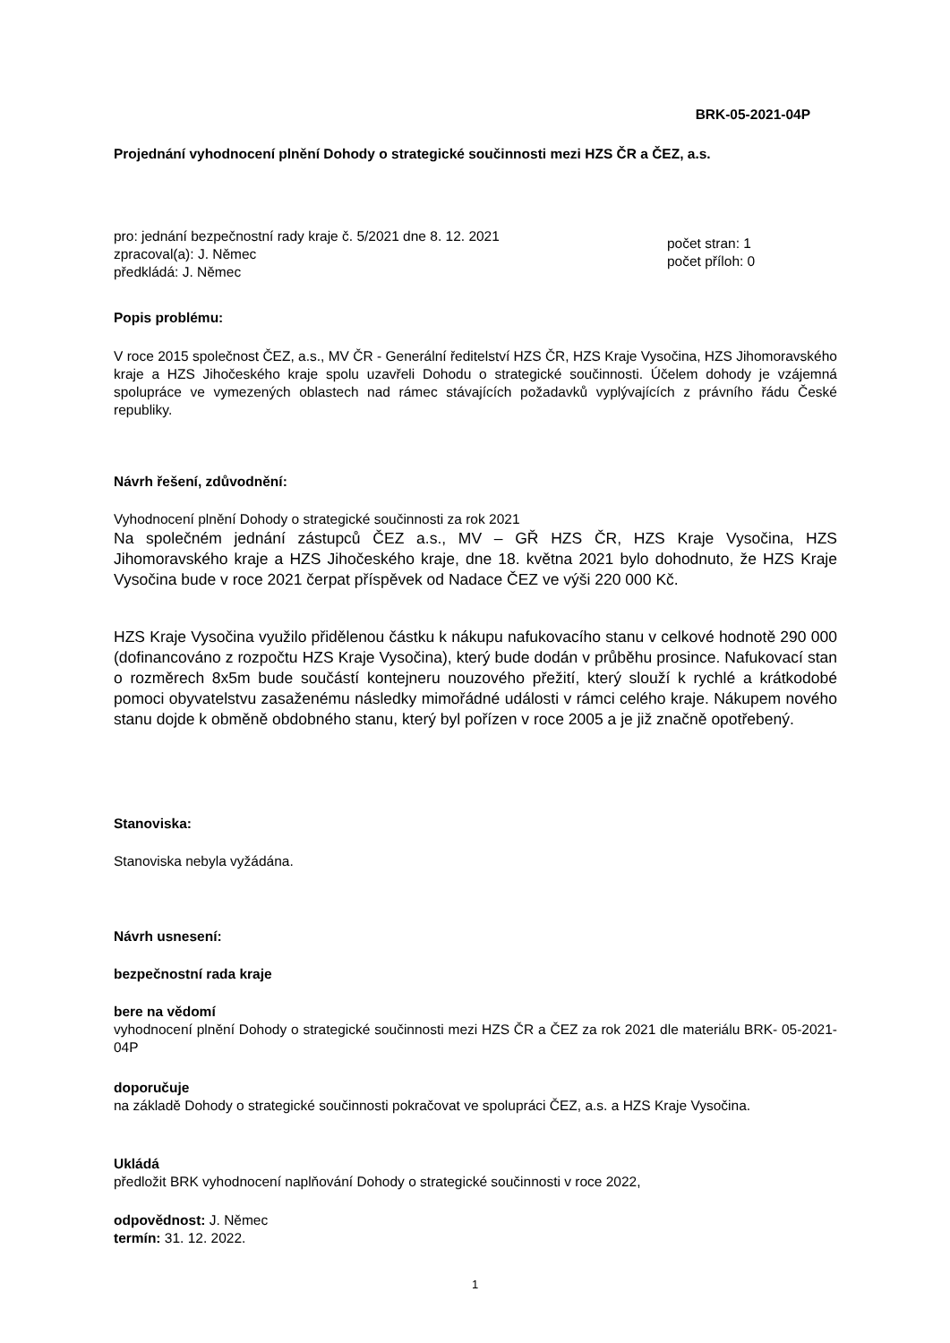BRK-05-2021-04P
Projednání vyhodnocení plnění Dohody o strategické součinnosti mezi HZS ČR a ČEZ, a.s.
pro: jednání bezpečnostní rady kraje č. 5/2021 dne 8. 12. 2021
zpracoval(a): J. Němec
předkládá: J. Němec
počet stran: 1
počet příloh: 0
Popis problému:
V roce 2015 společnost ČEZ, a.s., MV ČR - Generální ředitelství HZS ČR, HZS Kraje Vysočina, HZS Jihomoravského kraje a HZS Jihočeského kraje spolu uzavřeli Dohodu o strategické součinnosti. Účelem dohody je vzájemná spolupráce ve vymezených oblastech nad rámec stávajících požadavků vyplývajících z právního řádu České republiky.
Návrh řešení, zdůvodnění:
Vyhodnocení plnění Dohody o strategické součinnosti za rok 2021
Na společném jednání zástupců ČEZ a.s., MV – GŘ HZS ČR, HZS Kraje Vysočina, HZS Jihomoravského kraje a HZS Jihočeského kraje, dne 18. května 2021 bylo dohodnuto, že HZS Kraje Vysočina bude v roce 2021 čerpat příspěvek od Nadace ČEZ ve výši 220 000 Kč.
HZS Kraje Vysočina využilo přidělenou částku k nákupu nafukovacího stanu v celkové hodnotě 290 000 (dofinancováno z rozpočtu HZS Kraje Vysočina), který bude dodán v průběhu prosince. Nafukovací stan o rozměrech 8x5m bude součástí kontejneru nouzového přežití, který slouží k rychlé a krátkodobé pomoci obyvatelstvu zasaženému následky mimořádné události v rámci celého kraje. Nákupem nového stanu dojde k obměně obdobného stanu, který byl pořízen v roce 2005 a je již značně opotřebený.
Stanoviska:
Stanoviska nebyla vyžádána.
Návrh usnesení:
bezpečnostní rada kraje
bere na vědomí
vyhodnocení plnění Dohody o strategické součinnosti mezi HZS ČR a ČEZ za rok 2021 dle materiálu BRK- 05-2021-04P
doporučuje
na základě Dohody o strategické součinnosti pokračovat ve spolupráci ČEZ, a.s. a HZS Kraje Vysočina.
Ukládá
předložit BRK vyhodnocení naplňování Dohody o strategické součinnosti v roce 2022,
odpovědnost: J. Němec
termín: 31. 12. 2022.
1